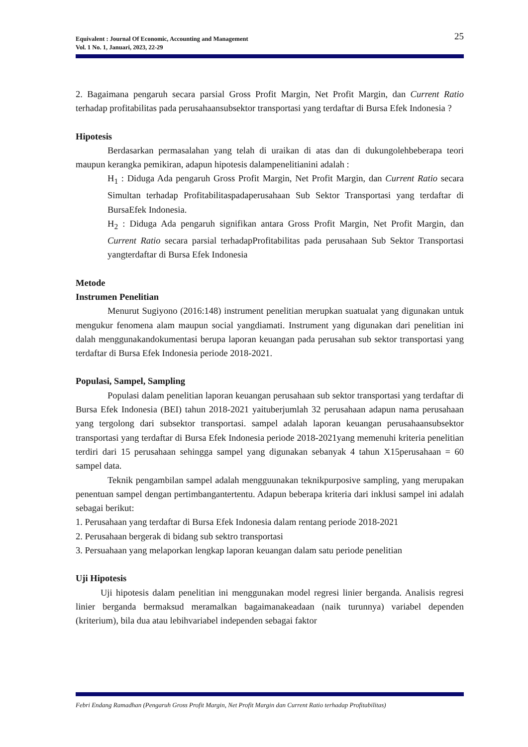25 Equivalent : Journal Of Economic, Accounting and Management
Vol. 1 No. 1, Januari, 2023, 22-29
2. Bagaimana pengaruh secara parsial Gross Profit Margin, Net Profit Margin, dan Current Ratio terhadap profitabilitas pada perusahaansubsektor transportasi yang terdaftar di Bursa Efek Indonesia ?
Hipotesis
Berdasarkan permasalahan yang telah di uraikan di atas dan di dukungolehbeberapa teori maupun kerangka pemikiran, adapun hipotesis dalampenelitianini adalah :
H<sub>1</sub> : Diduga Ada pengaruh Gross Profit Margin, Net Profit Margin, dan Current Ratio secara Simultan terhadap Profitabilitaspadaperusahaan Sub Sektor Transportasi yang terdaftar di BursaEfek Indonesia.
H<sub>2</sub> : Diduga Ada pengaruh signifikan antara Gross Profit Margin, Net Profit Margin, dan Current Ratio secara parsial terhadapProfitabilitas pada perusahaan Sub Sektor Transportasi yangterdaftar di Bursa Efek Indonesia
Metode
Instrumen Penelitian
Menurut Sugiyono (2016:148) instrument penelitian merupkan suatualat yang digunakan untuk mengukur fenomena alam maupun social yangdiamati. Instrument yang digunakan dari penelitian ini dalah menggunakandokumentasi berupa laporan keuangan pada perusahan sub sektor transportasi yang terdaftar di Bursa Efek Indonesia periode 2018-2021.
Populasi, Sampel, Sampling
Populasi dalam penelitian laporan keuangan perusahaan sub sektor transportasi yang terdaftar di Bursa Efek Indonesia (BEI) tahun 2018-2021 yaituberjumlah 32 perusahaan adapun nama perusahaan yang tergolong dari subsektor transportasi. sampel adalah laporan keuangan perusahaansubsektor transportasi yang terdaftar di Bursa Efek Indonesia periode 2018-2021yang memenuhi kriteria penelitian terdiri dari 15 perusahaan sehingga sampel yang digunakan sebanyak 4 tahun X15perusahaan = 60 sampel data.
Teknik pengambilan sampel adalah mengguunakan teknikpurposive sampling, yang merupakan penentuan sampel dengan pertimbangantertentu. Adapun beberapa kriteria dari inklusi sampel ini adalah sebagai berikut:
1. Perusahaan yang terdaftar di Bursa Efek Indonesia dalam rentang periode 2018-2021
2. Perusahaan bergerak di bidang sub sektro transportasi
3. Persuahaan yang melaporkan lengkap laporan keuangan dalam satu periode penelitian
Uji Hipotesis
Uji hipotesis dalam penelitian ini menggunakan model regresi linier berganda. Analisis regresi linier berganda bermaksud meramalkan bagaimanakeadaan (naik turunnya) variabel dependen (kriterium), bila dua atau lebihvariabel independen sebagai faktor
Febri Endang Ramadhan (Pengaruh Gross Profit Margin, Net Profit Margin dan Current Ratio terhadap Profitabilitas)